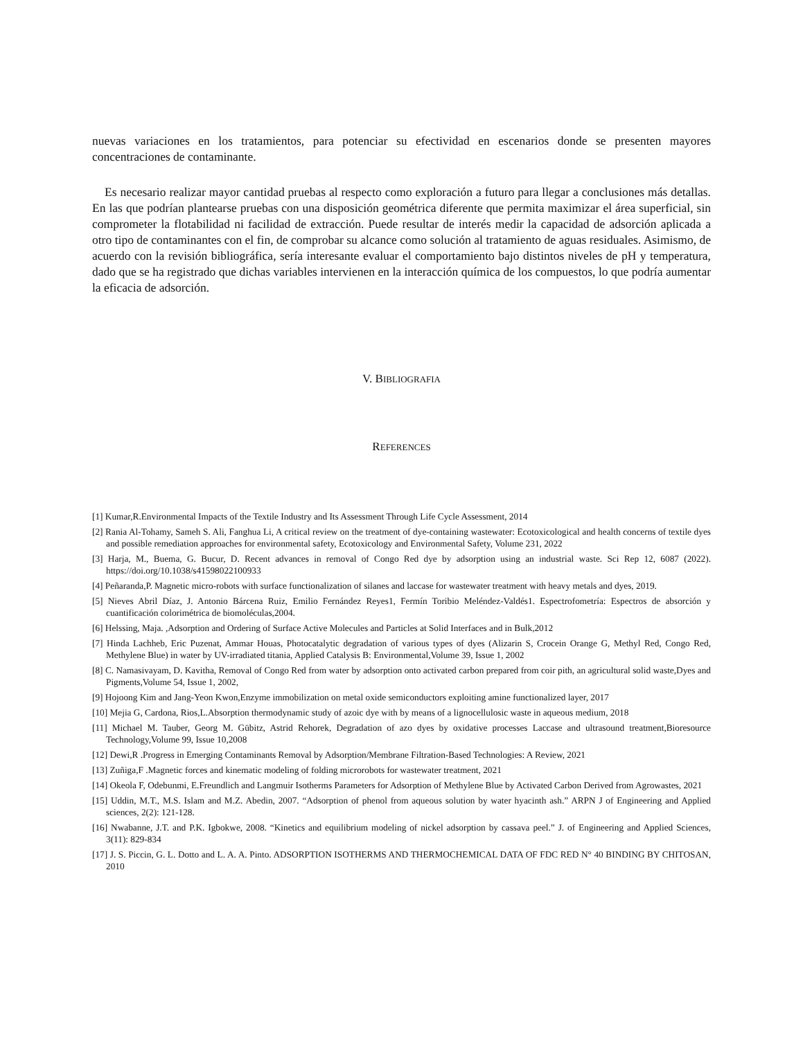nuevas variaciones en los tratamientos, para potenciar su efectividad en escenarios donde se presenten mayores concentraciones de contaminante.
Es necesario realizar mayor cantidad pruebas al respecto como exploración a futuro para llegar a conclusiones más detallas. En las que podrían plantearse pruebas con una disposición geométrica diferente que permita maximizar el área superficial, sin comprometer la flotabilidad ni facilidad de extracción. Puede resultar de interés medir la capacidad de adsorción aplicada a otro tipo de contaminantes con el fin, de comprobar su alcance como solución al tratamiento de aguas residuales. Asimismo, de acuerdo con la revisión bibliográfica, sería interesante evaluar el comportamiento bajo distintos niveles de pH y temperatura, dado que se ha registrado que dichas variables intervienen en la interacción química de los compuestos, lo que podría aumentar la eficacia de adsorción.
V. BIBLIOGRAFIA
REFERENCES
[1] Kumar,R.Environmental Impacts of the Textile Industry and Its Assessment Through Life Cycle Assessment, 2014
[2] Rania Al-Tohamy, Sameh S. Ali, Fanghua Li, A critical review on the treatment of dye-containing wastewater: Ecotoxicological and health concerns of textile dyes and possible remediation approaches for environmental safety, Ecotoxicology and Environmental Safety, Volume 231, 2022
[3] Harja, M., Buema, G. Bucur, D. Recent advances in removal of Congo Red dye by adsorption using an industrial waste. Sci Rep 12, 6087 (2022). https://doi.org/10.1038/s41598022100933
[4] Peñaranda,P. Magnetic micro-robots with surface functionalization of silanes and laccase for wastewater treatment with heavy metals and dyes, 2019.
[5] Nieves Abril Díaz, J. Antonio Bárcena Ruiz, Emilio Fernández Reyes1, Fermín Toribio Meléndez-Valdés1. Espectrofometría: Espectros de absorción y cuantificación colorimétrica de biomoléculas,2004.
[6] Helssing, Maja. ,Adsorption and Ordering of Surface Active Molecules and Particles at Solid Interfaces and in Bulk,2012
[7] Hinda Lachheb, Eric Puzenat, Ammar Houas, Photocatalytic degradation of various types of dyes (Alizarin S, Crocein Orange G, Methyl Red, Congo Red, Methylene Blue) in water by UV-irradiated titania, Applied Catalysis B: Environmental,Volume 39, Issue 1, 2002
[8] C. Namasivayam, D. Kavitha, Removal of Congo Red from water by adsorption onto activated carbon prepared from coir pith, an agricultural solid waste,Dyes and Pigments,Volume 54, Issue 1, 2002,
[9] Hojoong Kim and Jang-Yeon Kwon,Enzyme immobilization on metal oxide semiconductors exploiting amine functionalized layer, 2017
[10] Mejia G, Cardona, Rios,L.Absorption thermodynamic study of azoic dye with by means of a lignocellulosic waste in aqueous medium, 2018
[11] Michael M. Tauber, Georg M. Gübitz, Astrid Rehorek, Degradation of azo dyes by oxidative processes Laccase and ultrasound treatment,Bioresource Technology,Volume 99, Issue 10,2008
[12] Dewi,R .Progress in Emerging Contaminants Removal by Adsorption/Membrane Filtration-Based Technologies: A Review, 2021
[13] Zuñiga,F .Magnetic forces and kinematic modeling of folding microrobots for wastewater treatment, 2021
[14] Okeola F, Odebunmi, E.Freundlich and Langmuir Isotherms Parameters for Adsorption of Methylene Blue by Activated Carbon Derived from Agrowastes, 2021
[15] Uddin, M.T., M.S. Islam and M.Z. Abedin, 2007. “Adsorption of phenol from aqueous solution by water hyacinth ash.” ARPN J of Engineering and Applied sciences, 2(2): 121-128.
[16] Nwabanne, J.T. and P.K. Igbokwe, 2008. “Kinetics and equilibrium modeling of nickel adsorption by cassava peel.” J. of Engineering and Applied Sciences, 3(11): 829-834
[17] J. S. Piccin, G. L. Dotto and L. A. A. Pinto. ADSORPTION ISOTHERMS AND THERMOCHEMICAL DATA OF FDC RED N° 40 BINDING BY CHITOSAN, 2010